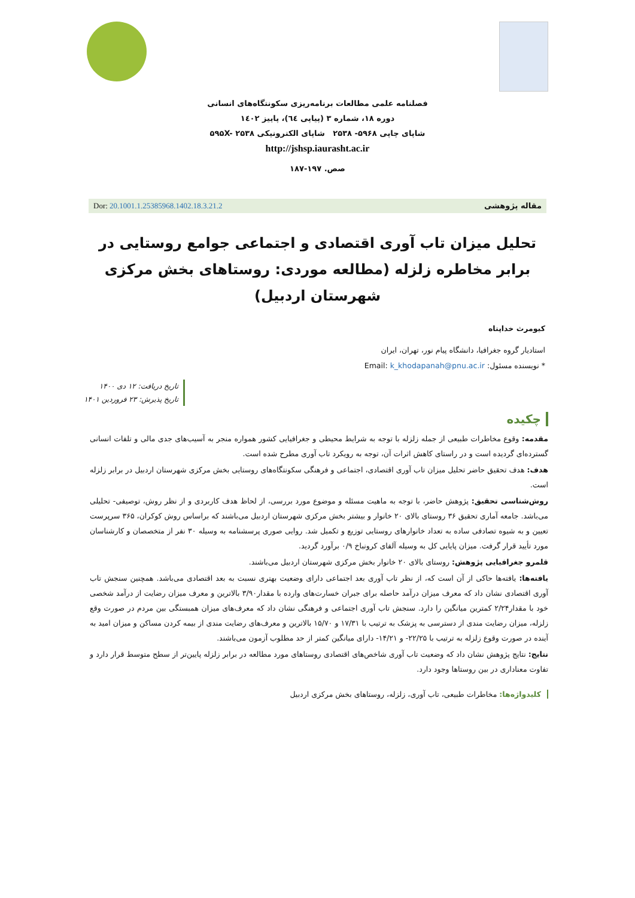فصلنامه علمی مطالعات برنامه‌ریزی سکونتگاه‌های انسانی
دوره ۱۸، شماره ۳ (پیاپی ٦٤)، پاییز ۱٤۰۲
شاپای چاپی ۵۹۶۸- ۲۵۳۸ شاپای الکترونیکی ۵۹۵X- ۲۵۳۸
http://jshsp.iaurasht.ac.ir
صص. ۱۹۷-۱۸۷
مقاله پژوهشی Dor: 20.1001.1.25385968.1402.18.3.21.2
تحلیل میزان تاب آوری اقتصادی و اجتماعی جوامع روستایی در برابر مخاطره زلزله (مطالعه موردی: روستاهای بخش مرکزی شهرستان اردبیل)
کیومرث خداپناه
استادیار گروه جغرافیا، دانشگاه پیام نور، تهران، ایران
* نویسنده مسئول: Email: k_khodapanah@pnu.ac.ir
تاریخ دریافت: ۱۲ دی ۱۴۰۰
تاریخ پذیرش: ۲۳ فروردین ۱۴۰۱
چکیده
مقدمه: وقوع مخاطرات طبیعی از جمله زلزله با توجه به شرایط محیطی و جغرافیایی کشور همواره منجر به آسیب‌های جدی مالی و تلفات انسانی گسترده‌ای گردیده است و در راستای کاهش اثرات آن، توجه به رویکرد تاب آوری مطرح شده است.
هدف: هدف تحقیق حاضر تحلیل میزان تاب آوری اقتصادی، اجتماعی و فرهنگی سکونتگاه‌های روستایی بخش مرکزی شهرستان اردبیل در برابر زلزله است.
روش‌شناسی تحقیق: پژوهش حاضر، با توجه به ماهیت مسئله و موضوع مورد بررسی، از لحاظ هدف کاربردی و از نظر روش، توصیفی- تحلیلی می‌باشد. جامعه آماری تحقیق ۳۶ روستای بالای ۲۰ خانوار و بیشتر بخش مرکزی شهرستان اردبیل می‌باشند که براساس روش کوکران، ۳۶۵ سرپرست تعیین و به شیوه تصادفی ساده به تعداد خانوارهای روستایی توزیع و تکمیل شد. روایی صوری پرسشنامه به وسیله ۳۰ نفر از متخصصان و کارشناسان مورد تأیید قرار گرفت. میزان پایایی کل به وسیله آلفای کرونباخ ۰/۹ برآورد گردید.
قلمرو جغرافیایی پژوهش: روستای بالای ۲۰ خانوار بخش مرکزی شهرستان اردبیل می‌باشند.
یافته‌ها: یافته‌ها حاکی از آن است که، از نظر تاب آوری بعد اجتماعی دارای وضعیت بهتری نسبت به بعد اقتصادی می‌باشد. همچنین سنجش تاب آوری اقتصادی نشان داد که معرف میزان درآمد حاصله برای جبران خسارت‌های وارده با مقدار۳/۹۰ بالاترین و معرف میزان رضایت از درآمد شخصی خود با مقدار۲/۲۴ کمترین میانگین را دارد. سنجش تاب آوری اجتماعی و فرهنگی نشان داد که معرف‌های میزان همبستگی بین مردم در صورت وقع زلزله، میزان رضایت مندی از دسترسی به پزشک به ترتیب با ۱۷/۳۱ و ۱۵/۷۰ بالاترین و معرف‌های رضایت مندی از بیمه کردن مساکن و میزان امید به آینده در صورت وقوع زلزله به ترتیب با ۲۲/۲۵- و ۱۴/۲۱- دارای میانگین کمتر از حد مطلوب آزمون می‌باشند.
نتایج: نتایج پژوهش نشان داد که وضعیت تاب آوری شاخص‌های اقتصادی روستاهای مورد مطالعه در برابر زلزله پایین‌تر از سطح متوسط قرار دارد و تفاوت معناداری در بین روستاها وجود دارد.
کلیدواژه‌ها: مخاطرات طبیعی، تاب آوری، زلزله، روستاهای بخش مرکزی اردبیل